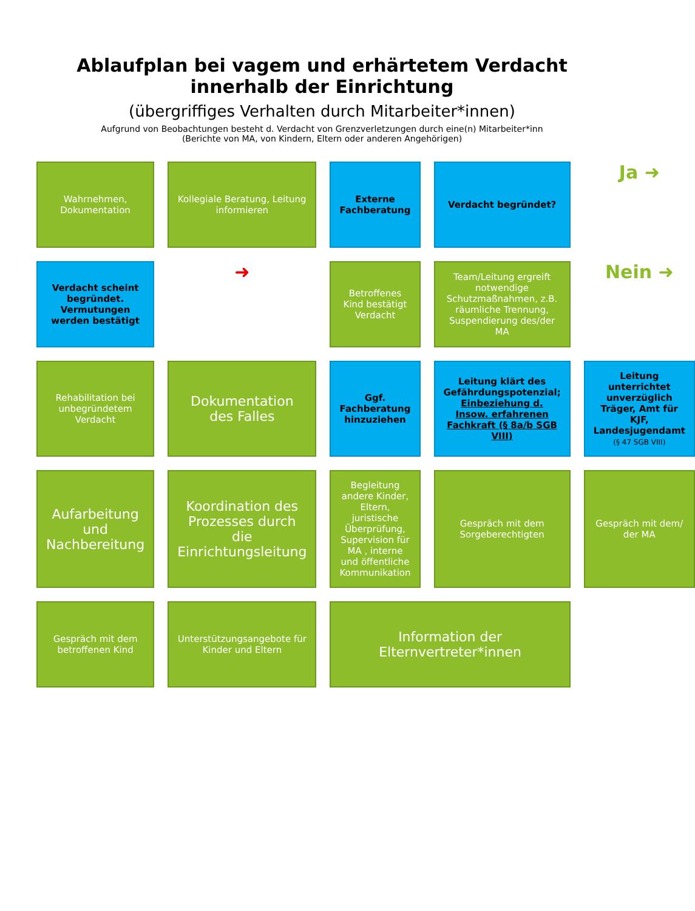Ablaufplan bei vagem und erhärtetem Verdacht innerhalb der Einrichtung
(übergriffiges Verhalten durch Mitarbeiter*innen)
Aufgrund von Beobachtungen besteht d. Verdacht von Grenzverletzungen durch eine(n) Mitarbeiter*inn
(Berichte von MA, von Kindern, Eltern oder anderen Angehörigen)
Wahrnehmen, Dokumentation
Kollegiale Beratung, Leitung informieren
Externe Fachberatung
Verdacht begründet?
Ja ➜
Verdacht scheint begründet. Vermutungen werden bestätigt
➜
Betroffenes Kind bestätigt Verdacht
Team/Leitung ergreift notwendige Schutzmaßnahmen, z.B. räumliche Trennung, Suspendierung des/der MA
Nein ➜
Rehabilitation bei unbegründetem Verdacht
Dokumentation des Falles
Ggf. Fachberatung hinzuziehen
Leitung klärt des Gefährdungspotenzial; Einbeziehung d. Insow. erfahrenen Fachkraft (§ 8a/b SGB VIII)
Leitung unterrichtet unverzüglich Träger, Amt für KJF, Landesjugendamt (§ 47 SGB VIII)
Aufarbeitung und Nachbereitung
Koordination des Prozesses durch die Einrichtungsleitung
Begleitung andere Kinder, Eltern, juristische Überprüfung, Supervision für MA , interne und öffentliche Kommunikation
Gespräch mit dem Sorgeberechtigten
Gespräch mit dem/ der MA
Gespräch mit dem betroffenen Kind
Unterstützungsangebote für Kinder und Eltern
Information der Elternvertreter*innen